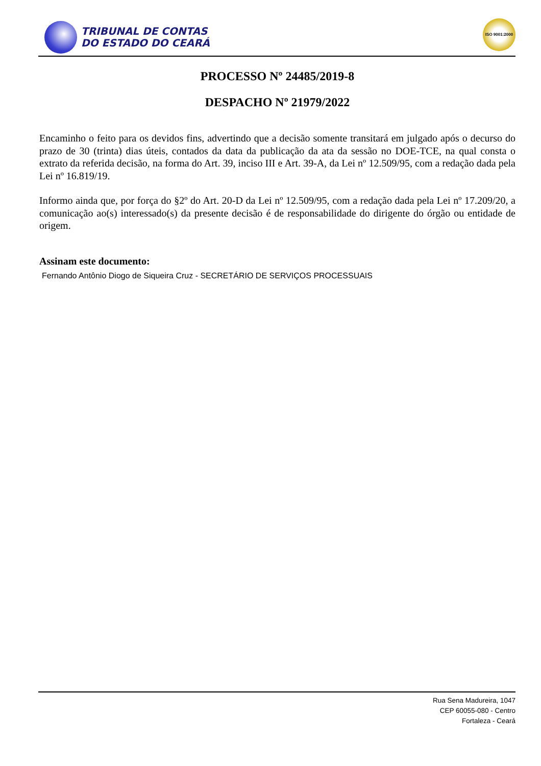TRIBUNAL DE CONTAS
DO ESTADO DO CEARÁ
ISO 9001:2000
PROCESSO Nº 24485/2019-8
DESPACHO Nº 21979/2022
Encaminho o feito para os devidos fins, advertindo que a decisão somente transitará em julgado após o decurso do prazo de 30 (trinta) dias úteis, contados da data da publicação da ata da sessão no DOE-TCE, na qual consta o extrato da referida decisão, na forma do Art. 39, inciso III e Art. 39-A, da Lei nº 12.509/95, com a redação dada pela Lei nº 16.819/19.
Informo ainda que, por força do §2º do Art. 20-D da Lei nº 12.509/95, com a redação dada pela Lei nº 17.209/20, a comunicação ao(s) interessado(s) da presente decisão é de responsabilidade do dirigente do órgão ou entidade de origem.
Assinam este documento:
Fernando Antônio Diogo de Siqueira Cruz - SECRETÁRIO DE SERVIÇOS PROCESSUAIS
Rua Sena Madureira, 1047
CEP 60055-080 - Centro
Fortaleza - Ceará